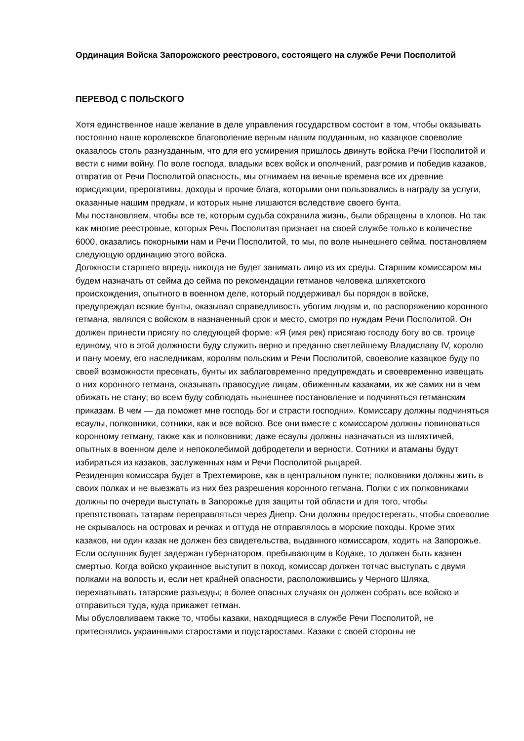Ординация Войска Запорожского реестрового, состоящего на службе Речи Посполитой
ПЕРЕВОД С ПОЛЬСКОГО
Хотя единственное наше желание в деле управления государством состоит в том, чтобы оказывать постоянно наше королевское благоволение верным нашим подданным, но казацкое своеволие оказалось столь разнузданным, что для его усмирения пришлось двинуть войска Речи Посполитой и вести с ними войну. По воле господа, владыки всех войск и ополчений, разгромив и победив казаков, отвратив от Речи Посполитой опасность, мы отнимаем на вечные времена все их древние юрисдикции, прерогативы, доходы и прочие блага, которыми они пользовались в награду за услуги, оказанные нашим предкам, и которых ныне лишаются вследствие своего бунта.
Мы постановляем, чтобы все те, которым судьба сохранила жизнь, были обращены в хлопов. Но так как многие реестровые, которых Речь Посполитая признает на своей службе только в количестве 6000, оказались покорными нам и Речи Посполитой, то мы, по воле нынешнего сейма, постановляем следующую ординацию этого войска.
Должности старшего впредь никогда не будет занимать лицо из их среды. Старшим комиссаром мы будем назначать от сейма до сейма по рекомендации гетманов человека шляхетского происхождения, опытного в военном деле, который поддерживал бы порядок в войске, предупреждал всякие бунты, оказывал справедливость убогим людям и, по распоряжению коронного гетмана, являлся с войском в назначенный срок и место, смотря по нуждам Речи Посполитой. Он должен принести присягу по следующей форме: «Я (имя рек) присягаю господу богу во св. троице единому, что в этой должности буду служить верно и преданно светлейшему Владиславу IV, королю и пану моему, его наследникам, королям польским и Речи Посполитой, своеволие казацкое буду по своей возможности пресекать, бунты их заблаговременно предупреждать и своевременно извещать о них коронного гетмана, оказывать правосудие лицам, обиженным казаками, их же самих ни в чем обижать не стану; во всем буду соблюдать нынешнее постановление и подчиняться гетманским приказам. В чем — да поможет мне господь бог и страсти господни». Комиссару должны подчиняться есаулы, полковники, сотники, как и все войско. Все они вместе с комиссаром должны повиноваться коронному гетману, также как и полковники; даже есаулы должны назначаться из шляхтичей, опытных в военном деле и непоколебимой добродетели и верности. Сотники и атаманы будут избираться из казаков, заслуженных нам и Речи Посполитой рыцарей.
Резиденция комиссара будет в Трехтемирове, как в центральном пункте; полковники должны жить в своих полках и не выезжать из них без разрешения коронного гетмана. Полки с их полковниками должны по очереди выступать в Запорожье для защиты той области и для того, чтобы препятствовать татарам переправляться через Днепр. Они должны предостерегать, чтобы своеволие не скрывалось на островах и речках и оттуда не отправлялось в морские походы. Кроме этих казаков, ни один казак не должен без свидетельства, выданного комиссаром, ходить на Запорожье. Если ослушник будет задержан губернатором, пребывающим в Кодаке, то должен быть казнен смертью. Когда войско украинное выступит в поход, комиссар должен тотчас выступать с двумя полками на волость и, если нет крайней опасности, расположившись у Черного Шляха, перехватывать татарские разъезды; в более опасных случаях он должен собрать все войско и отправиться туда, куда прикажет гетман.
Мы обусловливаем также то, чтобы казаки, находящиеся в службе Речи Посполитой, не притеснялись украинными старостами и подстаростами. Казаки с своей стороны не